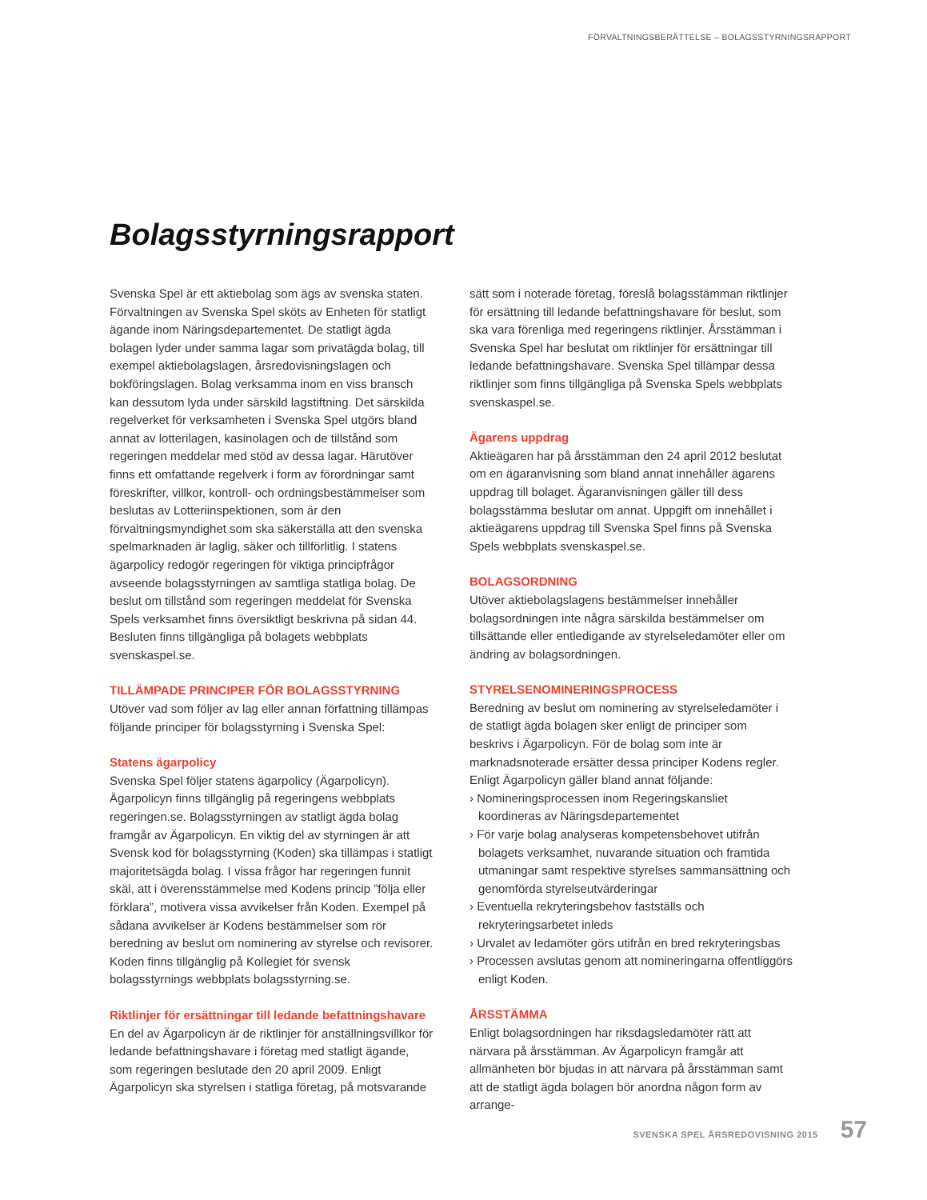FÖRVALTNINGSBERÄTTELSE – BOLAGSSTYRNINGSRAPPORT
Bolagsstyrningsrapport
Svenska Spel är ett aktiebolag som ägs av svenska staten. Förvaltningen av Svenska Spel sköts av Enheten för statligt ägande inom Näringsdepartementet. De statligt ägda bolagen lyder under samma lagar som privatägda bolag, till exempel aktiebolagslagen, årsredovisningslagen och bokföringslagen. Bolag verksamma inom en viss bransch kan dessutom lyda under särskild lagstiftning. Det särskilda regelverket för verksamheten i Svenska Spel utgörs bland annat av lotterilagen, kasinolagen och de tillstånd som regeringen meddelar med stöd av dessa lagar. Härutöver finns ett omfattande regelverk i form av förordningar samt föreskrifter, villkor, kontroll- och ordningsbestämmelser som beslutas av Lotteriinspektionen, som är den förvaltningsmyndighet som ska säkerställa att den svenska spelmarknaden är laglig, säker och tillförlitlig. I statens ägarpolicy redogör regeringen för viktiga principfrågor avseende bolagsstyrningen av samtliga statliga bolag. De beslut om tillstånd som regeringen meddelat för Svenska Spels verksamhet finns översiktligt beskrivna på sidan 44. Besluten finns tillgängliga på bolagets webbplats svenskaspel.se.
TILLÄMPADE PRINCIPER FÖR BOLAGSSTYRNING
Utöver vad som följer av lag eller annan författning tillämpas följande principer för bolagsstyrning i Svenska Spel:
Statens ägarpolicy
Svenska Spel följer statens ägarpolicy (Ägarpolicyn). Ägarpolicyn finns tillgänglig på regeringens webbplats regeringen.se. Bolagsstyrningen av statligt ägda bolag framgår av Ägarpolicyn. En viktig del av styrningen är att Svensk kod för bolagsstyrning (Koden) ska tillämpas i statligt majoritetsägda bolag. I vissa frågor har regeringen funnit skäl, att i överensstämmelse med Kodens princip ”följa eller förklara”, motivera vissa avvikelser från Koden. Exempel på sådana avvikelser är Kodens bestämmelser som rör beredning av beslut om nominering av styrelse och revisorer. Koden finns tillgänglig på Kollegiet för svensk bolagsstyrnings webbplats bolagsstyrning.se.
Riktlinjer för ersättningar till ledande befattningshavare
En del av Ägarpolicyn är de riktlinjer för anställningsvillkor för ledande befattningshavare i företag med statligt ägande, som regeringen beslutade den 20 april 2009. Enligt Ägarpolicyn ska styrelsen i statliga företag, på motsvarande
sätt som i noterade företag, föreslå bolagsstämman riktlinjer för ersättning till ledande befattningshavare för beslut, som ska vara förenliga med regeringens riktlinjer. Årsstämman i Svenska Spel har beslutat om riktlinjer för ersättningar till ledande befattningshavare. Svenska Spel tillämpar dessa riktlinjer som finns tillgängliga på Svenska Spels webbplats svenskaspel.se.
Ägarens uppdrag
Aktieägaren har på årsstämman den 24 april 2012 beslutat om en ägaranvisning som bland annat innehåller ägarens uppdrag till bolaget. Ägaranvisningen gäller till dess bolagsstämma beslutar om annat. Uppgift om innehållet i aktieägarens uppdrag till Svenska Spel finns på Svenska Spels webbplats svenskaspel.se.
BOLAGSORDNING
Utöver aktiebolagslagens bestämmelser innehåller bolagsordningen inte några särskilda bestämmelser om tillsättande eller entledigande av styrelseledamöter eller om ändring av bolagsordningen.
STYRELSENOMINERINGSPROCESS
Beredning av beslut om nominering av styrelseledamöter i de statligt ägda bolagen sker enligt de principer som beskrivs i Ägarpolicyn. För de bolag som inte är marknadsnoterade ersätter dessa principer Kodens regler. Enligt Ägarpolicyn gäller bland annat följande:
› Nomineringsprocessen inom Regeringskansliet koordineras av Näringsdepartementet
› För varje bolag analyseras kompetensbehovet utifrån bolagets verksamhet, nuvarande situation och framtida utmaningar samt respektive styrelses sammansättning och genomförda styrelseutvärderingar
› Eventuella rekryteringsbehov fastställs och rekryteringsarbetet inleds
› Urvalet av ledamöter görs utifrån en bred rekryteringsbas
› Processen avslutas genom att nomineringarna offentliggörs enligt Koden.
ÅRSSTÄMMA
Enligt bolagsordningen har riksdagsledamöter rätt att närvara på årsstämman. Av Ägarpolicyn framgår att allmänheten bör bjudas in att närvara på årsstämman samt att de statligt ägda bolagen bör anordna någon form av arrange-
SVENSKA SPEL ÅRSREDOVISNING 2015 57